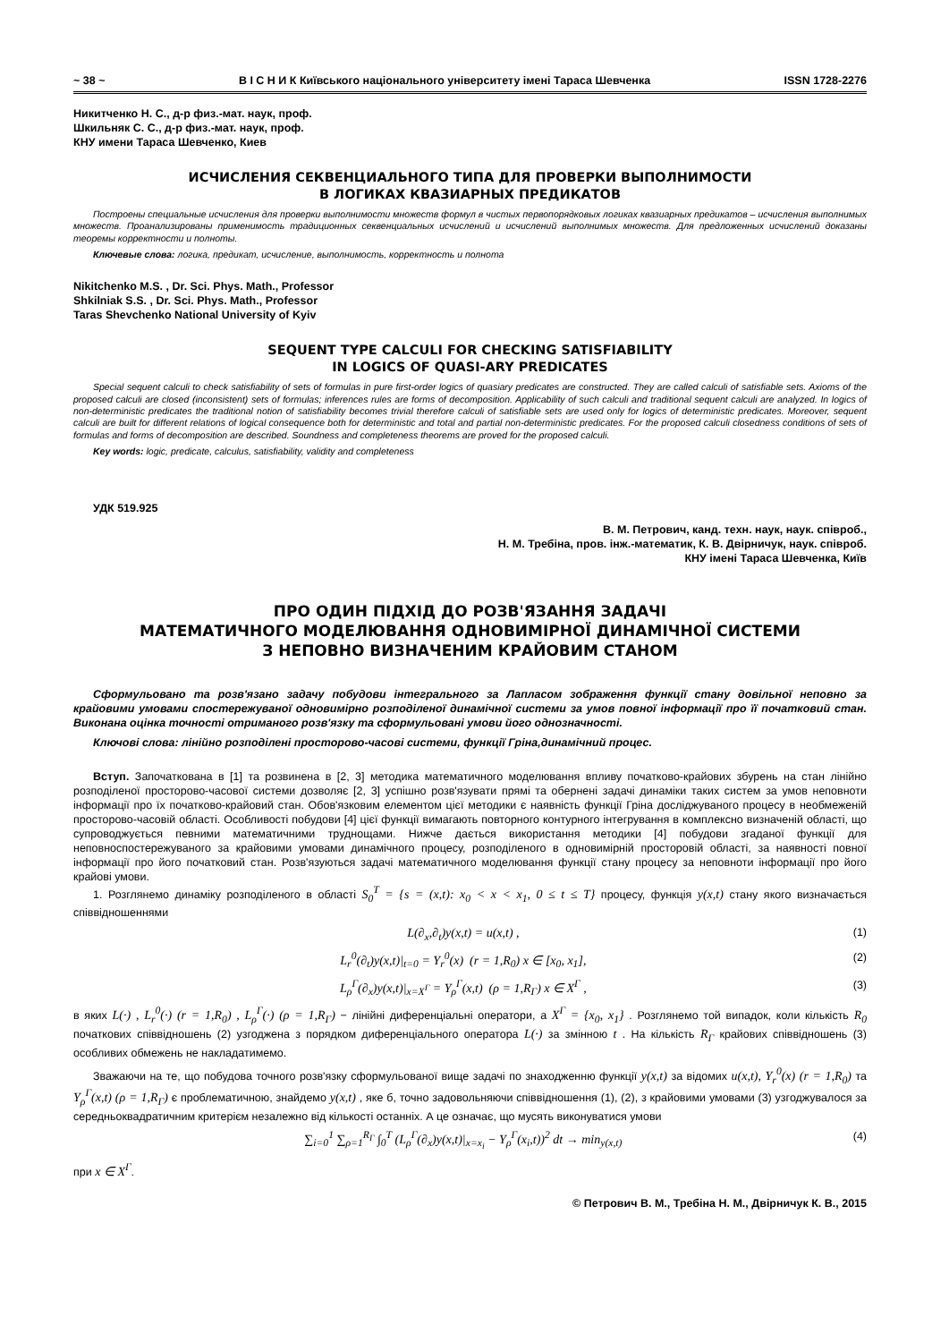~ 38 ~ В І С Н И К Київського національного університету імені Тараса Шевченка ISSN 1728-2276
Никитченко Н. С., д-р физ.-мат. наук, проф.
Шкильняк С. С., д-р физ.-мат. наук, проф.
КНУ имени Тараса Шевченко, Киев
ИСЧИСЛЕНИЯ СЕКВЕНЦИАЛЬНОГО ТИПА ДЛЯ ПРОВЕРКИ ВЫПОЛНИМОСТИ
В ЛОГИКАХ КВАЗИАРНЫХ ПРЕДИКАТОВ
Построены специальные исчисления для проверки выполнимости множеств формул в чистых первопорядковых логиках квазиарных предикатов – исчисления выполнимых множеств. Проанализированы применимость традиционных секвенциальных исчислений и исчислений выполнимых множеств. Для предложенных исчислений доказаны теоремы корректности и полноты.
Ключевые слова: логика, предикат, исчисление, выполнимость, корректность и полнота
Nikitchenko M.S. , Dr. Sci. Phys. Math., Professor
Shkilniak S.S. , Dr. Sci. Phys. Math., Professor
Taras Shevchenko National University of Kyiv
SEQUENT TYPE CALCULI FOR CHECKING SATISFIABILITY
IN LOGICS OF QUASI-ARY PREDICATES
Special sequent calculi to check satisfiability of sets of formulas in pure first-order logics of quasiary predicates are constructed. They are called calculi of satisfiable sets. Axioms of the proposed calculi are closed (inconsistent) sets of formulas; inferences rules are forms of decomposition. Applicability of such calculi and traditional sequent calculi are analyzed. In logics of non-deterministic predicates the traditional notion of satisfiability becomes trivial therefore calculi of satisfiable sets are used only for logics of deterministic predicates. Moreover, sequent calculi are built for different relations of logical consequence both for deterministic and total and partial non-deterministic predicates. For the proposed calculi closedness conditions of sets of formulas and forms of decomposition are described. Soundness and completeness theorems are proved for the proposed calculi.
Key words: logic, predicate, calculus, satisfiability, validity and completeness
УДК 519.925
В. М. Петрович, канд. техн. наук, наук. співроб.,
Н. М. Требіна, пров. інж.-математик, К. В. Двірничук, наук. співроб.
КНУ імені Тараса Шевченка, Київ
ПРО ОДИН ПІДХІД ДО РОЗВ'ЯЗАННЯ ЗАДАЧІ
МАТЕМАТИЧНОГО МОДЕЛЮВАННЯ ОДНОВИМІРНОЇ ДИНАМІЧНОЇ СИСТЕМИ
З НЕПОВНО ВИЗНАЧЕНИМ КРАЙОВИМ СТАНОМ
Сформульовано та розв'язано задачу побудови інтегрального за Лапласом зображення функції стану довільної неповно за крайовими умовами спостережуваної одновимірно розподіленої динамічної системи за умов повної інформації про її початковий стан. Виконана оцінка точності отриманого розв'язку та сформульовані умови його однозначності.
Ключові слова: лінійно розподілені просторово-часові системи, функції Гріна,динамічний процес.
Вступ. Започаткована в [1] та розвинена в [2, 3] методика математичного моделювання впливу початково-крайових збурень на стан лінійно розподіленої просторово-часової системи дозволяє [2, 3] успішно розв'язувати прямі та обернені задачі динаміки таких систем за умов неповноти інформації про їх початково-крайовий стан. Обов'язковим елементом цієї методики є наявність функції Гріна досліджуваного процесу в необмеженій просторово-часовій області. Особливості побудови [4] цієї функції вимагають повторного контурного інтегрування в комплексно визначеній області, що супроводжується певними математичними труднощами. Нижче дається використання методики [4] побудови згаданої функції для неповноспостережуваного за крайовими умовами динамічного процесу, розподіленого в одновимірній просторовій області, за наявності повної інформації про його початковий стан. Розв'язуються задачі математичного моделювання функції стану процесу за неповноти інформації про його крайові умови.
1. Розглянемо динаміку розподіленого в області S<sub>0</sub><sup>T</sup> = {s = (x,t): x<sub>0</sub> < x < x<sub>1</sub>, 0 ≤ t ≤ T} процесу, функція y(x,t) стану якого визначається співвідношеннями
L(∂<sub>x</sub>,∂<sub>t</sub>)y(x,t) = u(x,t) , (1)
L<sub>r</sub><sup>0</sup>(∂<sub>t</sub>)y(x,t)|<sub>t=0</sub> = Y<sub>r</sub><sup>0</sup>(x) (r = 1,R<sub>0</sub>) x ∈ [x<sub>0</sub>, x<sub>1</sub>], (2)
L<sub>ρ</sub><sup>Γ</sup>(∂<sub>x</sub>)y(x,t)|<sub>x=X<sup>Γ</sup></sub> = Y<sub>ρ</sub><sup>Γ</sup>(x,t) (ρ = 1,R<sub>Γ</sub>) x ∈ X<sup>Γ</sup> , (3)
в яких L(·) , L<sub>r</sub><sup>0</sup>(·) (r = 1,R<sub>0</sub>) , L<sub>ρ</sub><sup>Γ</sup>(·) (ρ = 1,R<sub>Γ</sub>) − лінійні диференціальні оператори, а X<sup>Γ</sup> = {x<sub>0</sub>, x<sub>1</sub>} . Розглянемо той випадок, коли кількість R<sub>0</sub> початкових співвідношень (2) узгоджена з порядком диференціального оператора L(·) за змінною t . На кількість R<sub>Γ</sub> крайових співвідношень (3) особливих обмежень не накладатимемо.
Зважаючи на те, що побудова точного розв'язку сформульованої вище задачі по знаходженню функції y(x,t) за відомих u(x,t), Y<sub>r</sub><sup>0</sup>(x) (r = 1,R<sub>0</sub>) та Y<sub>ρ</sub><sup>Γ</sup>(x,t) (ρ = 1,R<sub>Γ</sub>) є проблематичною, знайдемо y(x,t) , яке б, точно задовольняючи співвідношення (1), (2), з крайовими умовами (3) узгоджувалося за середньоквадратичним критерієм незалежно від кількості останніх. А це означає, що мусять виконуватися умови
∑<sub>i=0</sub><sup>1</sup> ∑<sub>ρ=1</sub><sup>R<sub>Γ</sub></sup> ∫<sub>0</sub><sup>T</sup> (L<sub>ρ</sub><sup>Γ</sup>(∂<sub>x</sub>)y(x,t)|<sub>x=x<sub>i</sub></sub> − Y<sub>ρ</sub><sup>Γ</sup>(x<sub>i</sub>,t))<sup>2</sup> dt → min<sub>y(x,t)</sub> (4)
при x ∈ X<sup>Γ</sup>.
© Петрович В. М., Требіна Н. М., Двірничук К. В., 2015